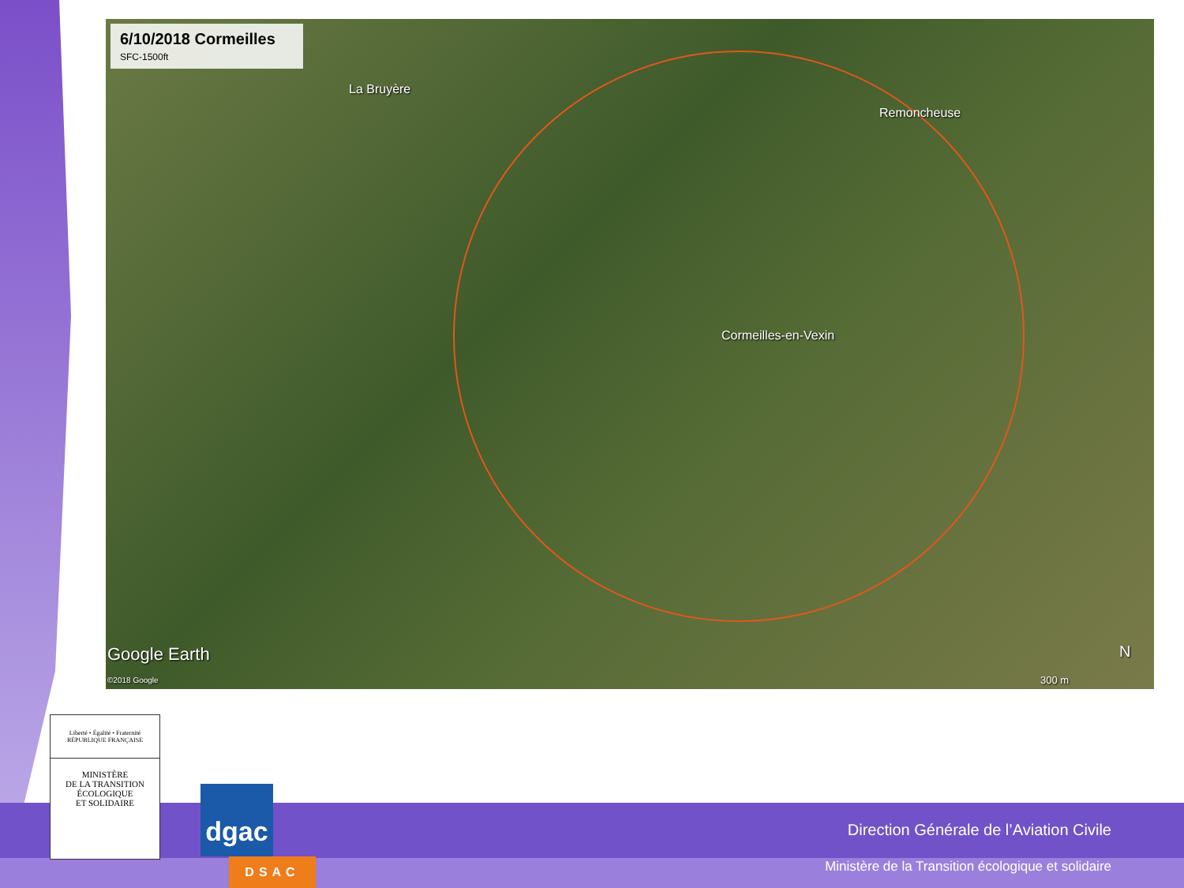6/10/2018 Cormeilles
SFC-1500ft
La Bruyère
Remoncheuse
Cormeilles-en-Vexin
Google Earth
©2018 Google 300 m
N
Liberté • Égalité • Fraternité
RÉPUBLIQUE FRANÇAISE
MINISTÈRE
DE LA TRANSITION
ÉCOLOGIQUE
ET SOLIDAIRE
dgac
DSAC
Direction Générale de l’Aviation Civile
Ministère de la Transition écologique et solidaire